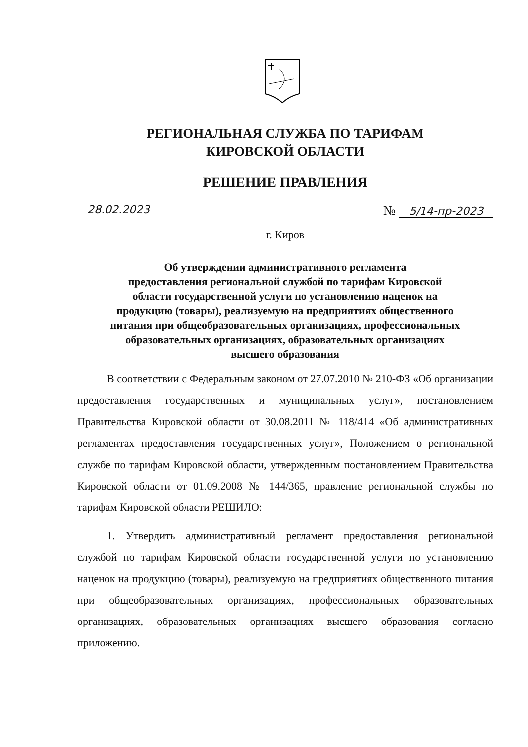РЕГИОНАЛЬНАЯ СЛУЖБА ПО ТАРИФАМ
КИРОВСКОЙ ОБЛАСТИ
РЕШЕНИЕ ПРАВЛЕНИЯ
28.02.2023 № 5/14-пр-2023
г. Киров
Об утверждении административного регламента
предоставления региональной службой по тарифам Кировской
области государственной услуги по установлению наценок на
продукцию (товары), реализуемую на предприятиях общественного
питания при общеобразовательных организациях, профессиональных
образовательных организациях, образовательных организациях
высшего образования
В соответствии с Федеральным законом от 27.07.2010 № 210-ФЗ «Об организации предоставления государственных и муниципальных услуг», постановлением Правительства Кировской области от 30.08.2011 № 118/414 «Об административных регламентах предоставления государственных услуг», Положением о региональной службе по тарифам Кировской области, утвержденным постановлением Правительства Кировской области от 01.09.2008 № 144/365, правление региональной службы по тарифам Кировской области РЕШИЛО:
1. Утвердить административный регламент предоставления региональной службой по тарифам Кировской области государственной услуги по установлению наценок на продукцию (товары), реализуемую на предприятиях общественного питания при общеобразовательных организациях, профессиональных образовательных организациях, образовательных организациях высшего образования согласно приложению.